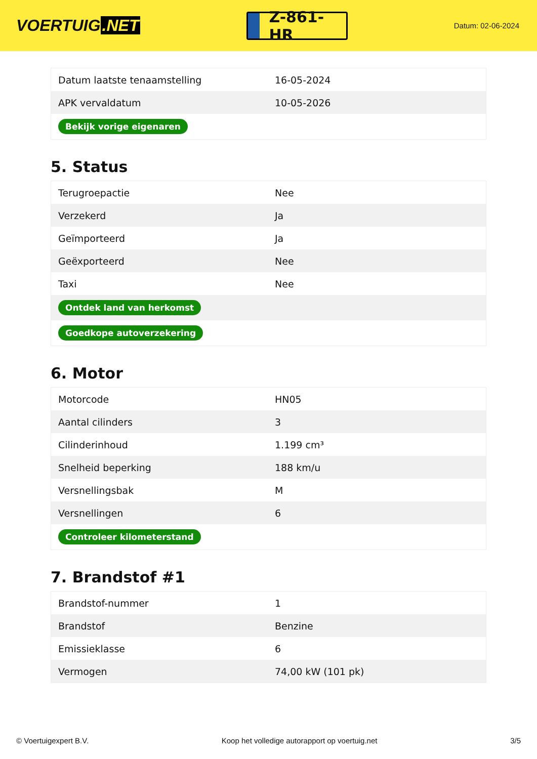VOERTUIG.NET
Z-861-HR
Datum: 02-06-2024
| Datum laatste tenaamstelling | 16-05-2024 |
| APK vervaldatum | 10-05-2026 |
| Bekijk vorige eigenaren | |
5. Status
| Terugroepactie | Nee |
| Verzekerd | Ja |
| Geïmporteerd | Ja |
| Geëxporteerd | Nee |
| Taxi | Nee |
| Ontdek land van herkomst | |
| Goedkope autoverzekering | |
6. Motor
| Motorcode | HN05 |
| Aantal cilinders | 3 |
| Cilinderinhoud | 1.199 cm³ |
| Snelheid beperking | 188 km/u |
| Versnellingsbak | M |
| Versnellingen | 6 |
| Controleer kilometerstand | |
7. Brandstof #1
| Brandstof-nummer | 1 |
| Brandstof | Benzine |
| Emissieklasse | 6 |
| Vermogen | 74,00 kW (101 pk) |
© Voertuigexpert B.V. Koop het volledige autorapport op voertuig.net 3/5